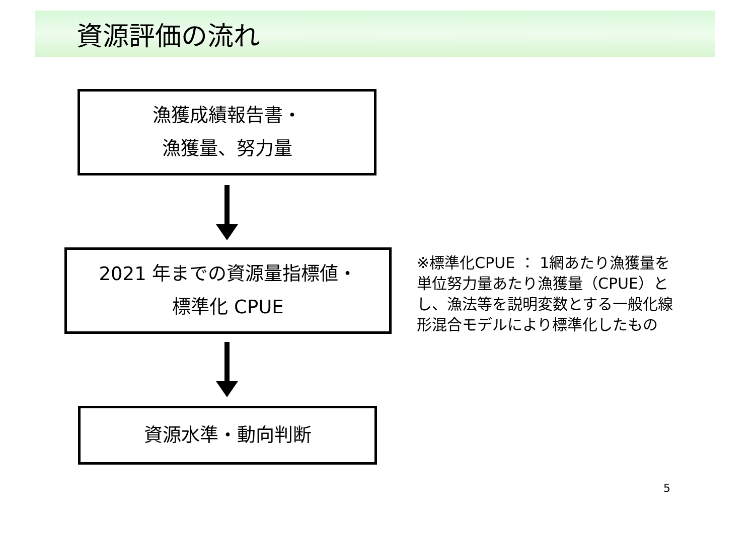資源評価の流れ
漁獲成績報告書・
漁獲量、努力量
2021 年までの資源量指標値・
標準化 CPUE
※標準化CPUE ： 1網あたり漁獲量を単位努力量あたり漁獲量（CPUE）とし、漁法等を説明変数とする一般化線形混合モデルにより標準化したもの
資源水準・動向判断
5